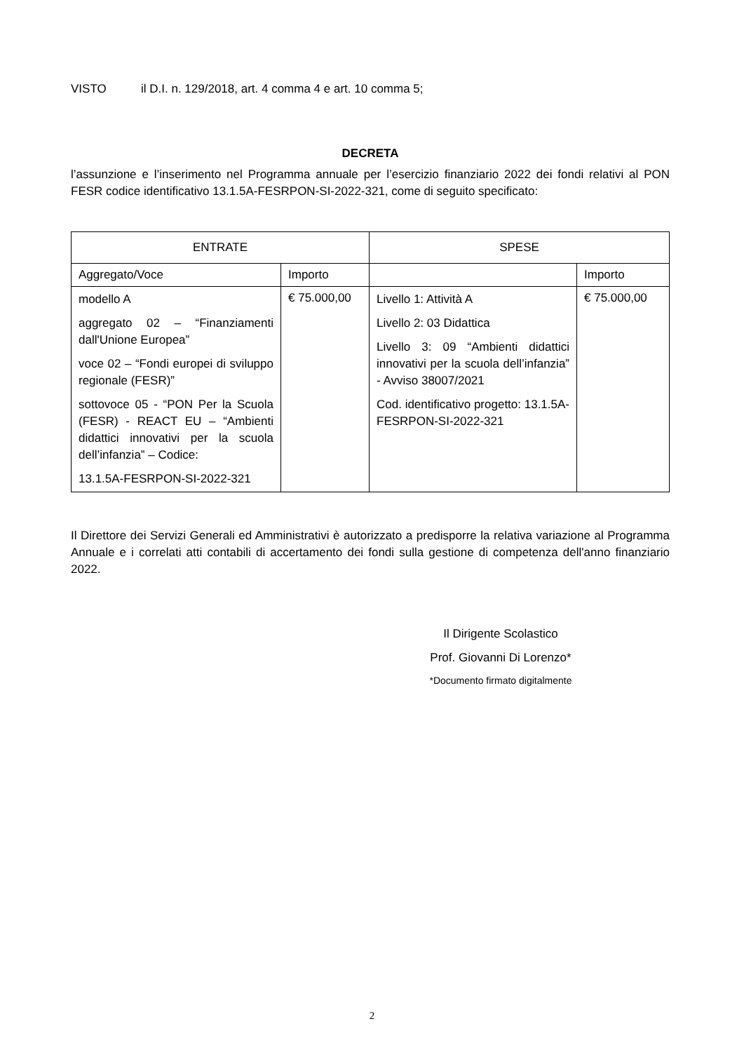VISTO il D.I. n. 129/2018, art. 4 comma 4 e art. 10 comma 5;
DECRETA
l’assunzione e l’inserimento nel Programma annuale per l’esercizio finanziario 2022 dei fondi relativi al PON FESR codice identificativo 13.1.5A-FESRPON-SI-2022-321, come di seguito specificato:
| ENTRATE | | SPESE | |
| --- | --- | --- | --- |
| Aggregato/Voce | Importo | | Importo |
| modello A aggregato 02 – “Finanziamenti dall'Unione Europea” voce 02 – “Fondi europei di sviluppo regionale (FESR)” sottovoce 05 - “PON Per la Scuola (FESR) - REACT EU – “Ambienti didattici innovativi per la scuola dell’infanzia” – Codice: 13.1.5A-FESRPON-SI-2022-321 | € 75.000,00 | Livello 1: Attività A Livello 2: 03 Didattica Livello 3: 09 “Ambienti didattici innovativi per la scuola dell’infanzia” - Avviso 38007/2021 Cod. identificativo progetto: 13.1.5A-FESRPON-SI-2022-321 | € 75.000,00 |
Il Direttore dei Servizi Generali ed Amministrativi è autorizzato a predisporre la relativa variazione al Programma Annuale e i correlati atti contabili di accertamento dei fondi sulla gestione di competenza dell'anno finanziario 2022.
Il Dirigente Scolastico
Prof. Giovanni Di Lorenzo*
*Documento firmato digitalmente
2